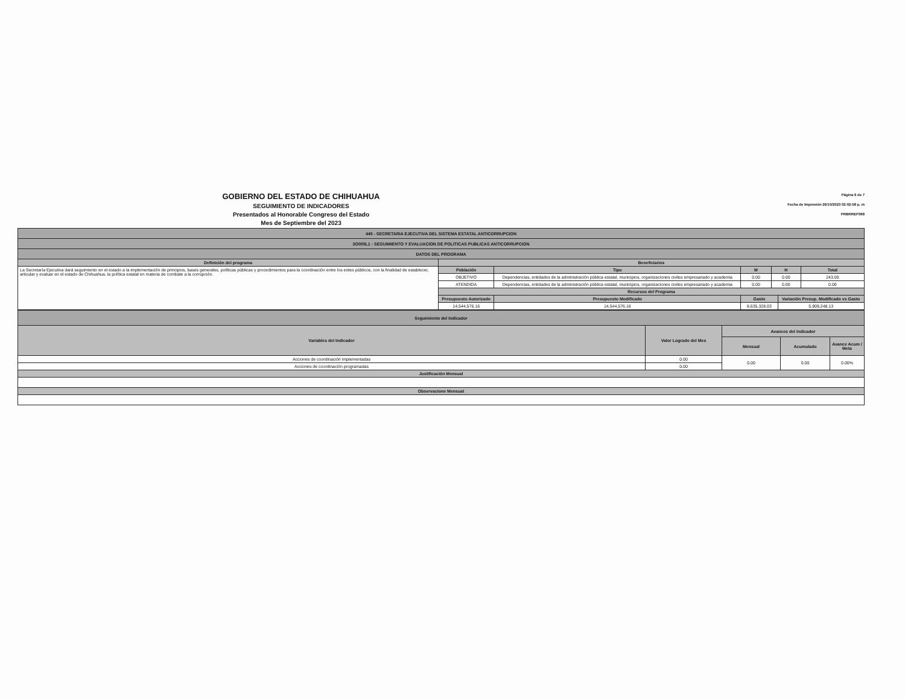GOBIERNO DEL ESTADO DE CHIHUAHUA
SEGUIMIENTO DE INDICADORES
Presentados al Honorable Congreso del Estado
Mes de Septiembre del 2023
Página 6 de 7
Fecha de Impresión 26/10/2023 02:02:58 p. m
PRBRREP368
| 445 - SECRETARIA EJECUTIVA DEL SISTEMA ESTATAL ANTICORRUPCION | | | | | | | |
| 3O005L1 - SEGUIMIENTO Y EVALUACION DE POLITICAS PUBLICAS ANTICORRUPCION | | | | | | | |
| DATOS DEL PROGRAMA | | | | | | | |
| Definición del programa | Beneficiarios | | | | | | |
| La Secretaría Ejecutiva dará seguimiento en el estado a la implementación de principios, bases generales, políticas públicas y procedimientos para la coordinación entre los entes públicos, con la finalidad de establecer, articular y evaluar en el estado de Chihuahua, la política estatal en materia de combate a la corrupción. | Población | Tipo | | M | H | | Total |
| | OBJETIVO | Dependencias, entidades de la administración pública estatal, municipios, organizaciones civiles empresariado y academia | | 0.00 | 0.00 | | 243.00 |
| | ATENDIDA | Dependencias, entidades de la administración pública estatal, municipios, organizaciones civiles empresariado y academia | | 0.00 | 0.00 | | 0.00 |
| | Recursos del Programa | | | | | | |
| | Presupuesto Autorizado | | Presupuesto Modificado | Gasto | | Variación Presup. Modificado vs Gasto | |
| | 14,544,576.16 | | 14,544,576.16 | 8,635,328.03 | | 5,909,248.13 | |
| Seguimiento del Indicador | | | | |
| Variables del Indicador | Valor Logrado del Mes | Avances del Indicador | | |
| | | Mensual | Acumulado | Avance Acum / Meta |
| Acciones de coordinación implementadas | 0.00 | 0.00 | 0.00 | 0.00% |
| Acciones de coordinación programadas | 0.00 | | | |
| Justificación Mensual | | | | |
| Observacione Mensual | | | | |